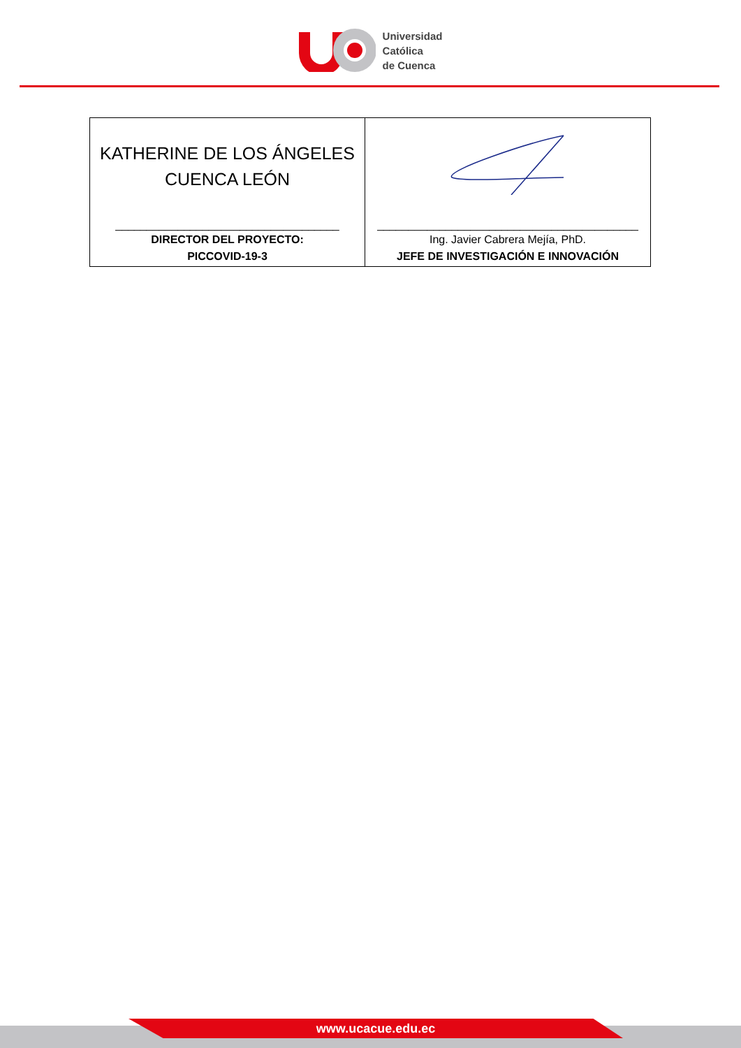Universidad
Católica
de Cuenca
| KATHERINE DE LOS ÁNGELES CUENCA LEÓN ____________________________________ DIRECTOR DEL PROYECTO: PICCOVID-19-3 | __________________________________________ Ing. Javier Cabrera Mejía, PhD. JEFE DE INVESTIGACIÓN E INNOVACIÓN |
www.ucacue.edu.ec